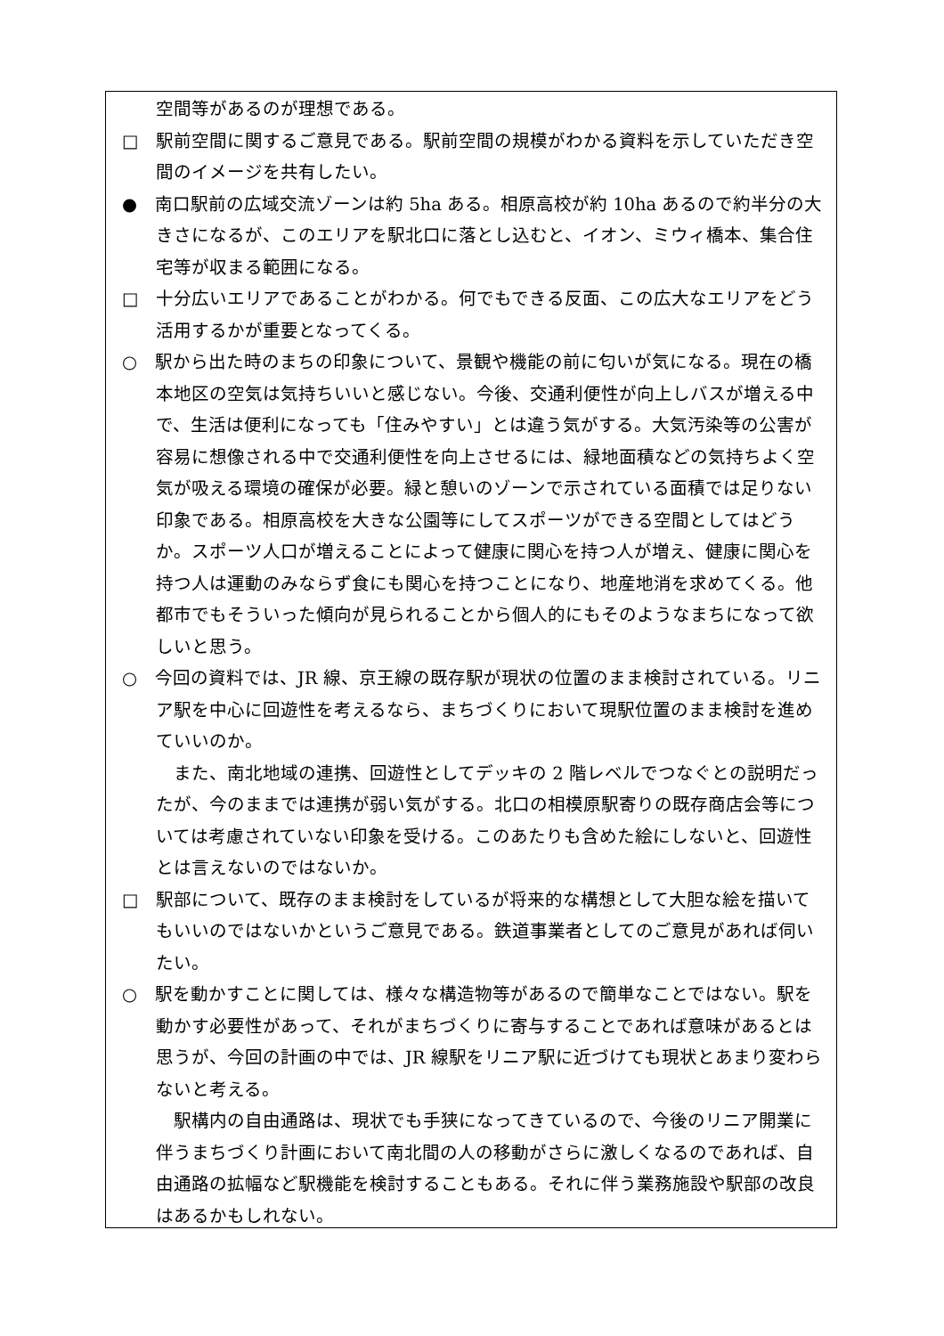空間等があるのが理想である。
□　駅前空間に関するご意見である。駅前空間の規模がわかる資料を示していただき空間のイメージを共有したい。
●　南口駅前の広域交流ゾーンは約 5ha ある。相原高校が約 10ha あるので約半分の大きさになるが、このエリアを駅北口に落とし込むと、イオン、ミウィ橋本、集合住宅等が収まる範囲になる。
□　十分広いエリアであることがわかる。何でもできる反面、この広大なエリアをどう活用するかが重要となってくる。
○　駅から出た時のまちの印象について、景観や機能の前に匂いが気になる。現在の橋本地区の空気は気持ちいいと感じない。今後、交通利便性が向上しバスが増える中で、生活は便利になっても「住みやすい」とは違う気がする。大気汚染等の公害が容易に想像される中で交通利便性を向上させるには、緑地面積などの気持ちよく空気が吸える環境の確保が必要。緑と憩いのゾーンで示されている面積では足りない印象である。相原高校を大きな公園等にしてスポーツができる空間としてはどうか。スポーツ人口が増えることによって健康に関心を持つ人が増え、健康に関心を持つ人は運動のみならず食にも関心を持つことになり、地産地消を求めてくる。他都市でもそういった傾向が見られることから個人的にもそのようなまちになって欲しいと思う。
○　今回の資料では、JR 線、京王線の既存駅が現状の位置のまま検討されている。リニア駅を中心に回遊性を考えるなら、まちづくりにおいて現駅位置のまま検討を進めていいのか。
また、南北地域の連携、回遊性としてデッキの 2 階レベルでつなぐとの説明だったが、今のままでは連携が弱い気がする。北口の相模原駅寄りの既存商店会等については考慮されていない印象を受ける。このあたりも含めた絵にしないと、回遊性とは言えないのではないか。
□　駅部について、既存のまま検討をしているが将来的な構想として大胆な絵を描いてもいいのではないかというご意見である。鉄道事業者としてのご意見があれば伺いたい。
○　駅を動かすことに関しては、様々な構造物等があるので簡単なことではない。駅を動かす必要性があって、それがまちづくりに寄与することであれば意味があるとは思うが、今回の計画の中では、JR 線駅をリニア駅に近づけても現状とあまり変わらないと考える。
駅構内の自由通路は、現状でも手狭になってきているので、今後のリニア開業に伴うまちづくり計画において南北間の人の移動がさらに激しくなるのであれば、自由通路の拡幅など駅機能を検討することもある。それに伴う業務施設や駅部の改良はあるかもしれない。